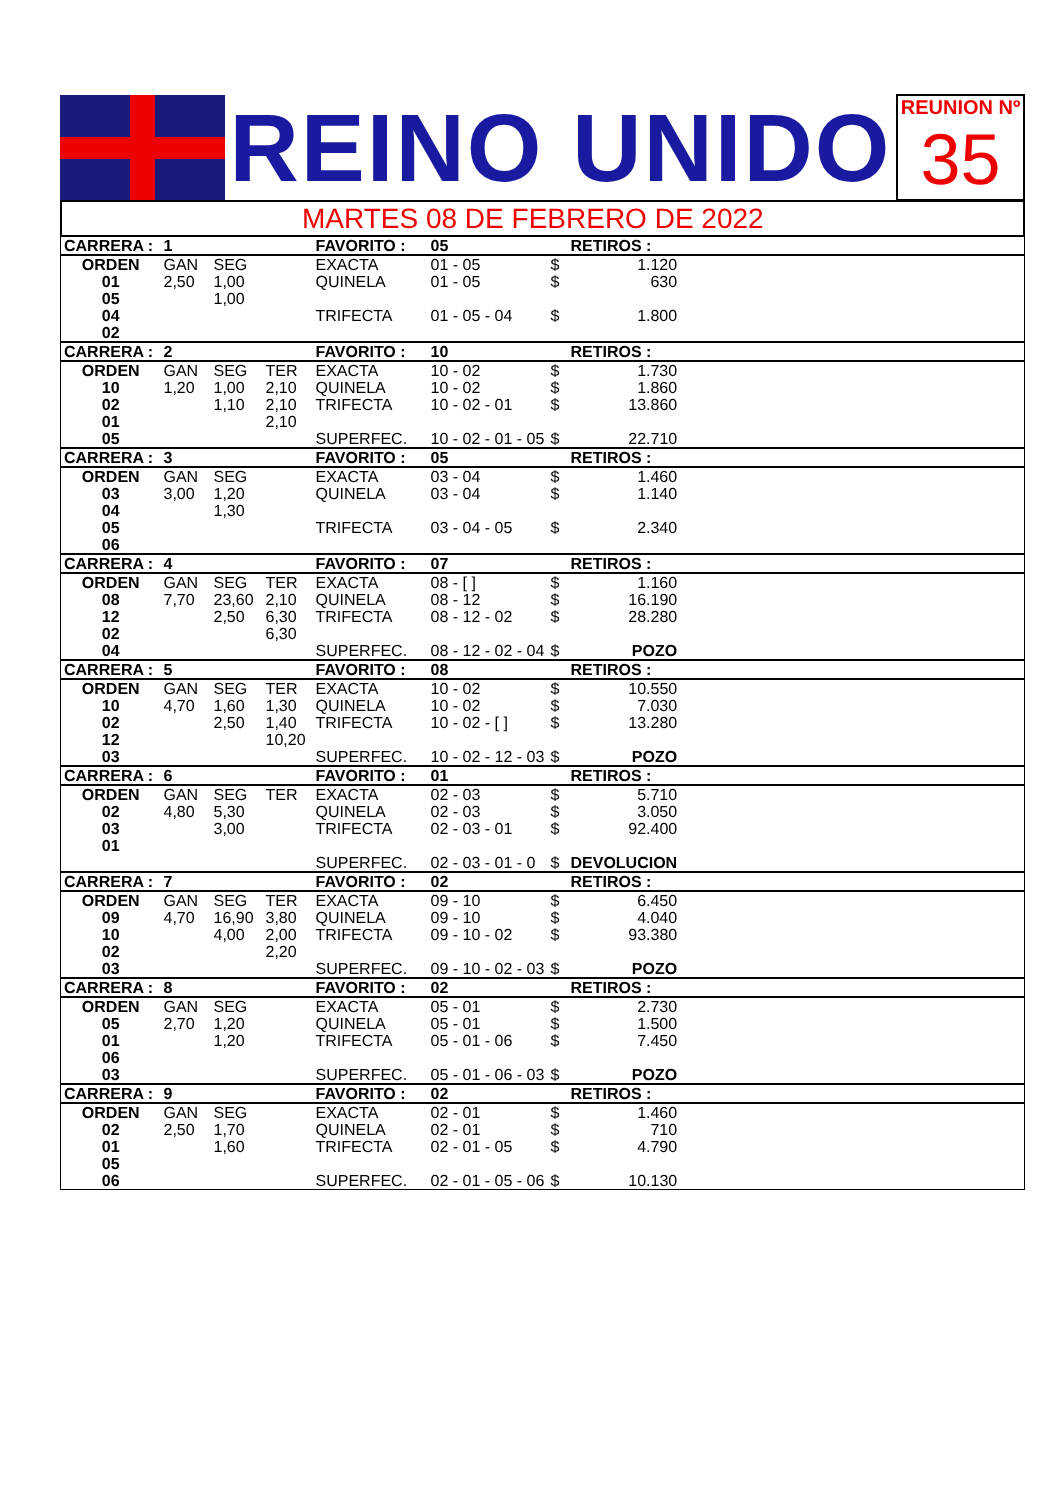REINO UNIDO
REUNION Nº
35
MARTES 08 DE FEBRERO DE 2022
| CARRERA : | 1 | | | FAVORITO : | 05 | | RETIROS : | |
| ORDEN 01 05 04 02 | GAN 2,50 | SEG 1,00 1,00 | | EXACTA QUINELA TRIFECTA | 01 - 05 01 - 05 01 - 05 - 04 | $ $ $ | 1.120 630 1.800 | |
| CARRERA : | 2 | | | FAVORITO : | 10 | | RETIROS : | |
| ORDEN 10 02 01 05 | GAN 1,20 | SEG 1,00 1,10 | TER 2,10 2,10 2,10 | EXACTA QUINELA TRIFECTA SUPERFEC. | 10 - 02 10 - 02 10 - 02 - 01 10 - 02 - 01 - 05 | $ $ $ $ | 1.730 1.860 13.860 22.710 | |
| CARRERA : | 3 | | | FAVORITO : | 05 | | RETIROS : | |
| ORDEN 03 04 05 06 | GAN 3,00 | SEG 1,20 1,30 | | EXACTA QUINELA TRIFECTA | 03 - 04 03 - 04 03 - 04 - 05 | $ $ $ | 1.460 1.140 2.340 | |
| CARRERA : | 4 | | | FAVORITO : | 07 | | RETIROS : | |
| ORDEN 08 12 02 04 | GAN 7,70 | SEG 23,60 2,50 | TER 2,10 6,30 6,30 | EXACTA QUINELA TRIFECTA SUPERFEC. | 08 - [ ] 08 - 12 08 - 12 - 02 08 - 12 - 02 - 04 | $ $ $ $ | 1.160 16.190 28.280 POZO | |
| CARRERA : | 5 | | | FAVORITO : | 08 | | RETIROS : | |
| ORDEN 10 02 12 03 | GAN 4,70 | SEG 1,60 2,50 | TER 1,30 1,40 10,20 | EXACTA QUINELA TRIFECTA SUPERFEC. | 10 - 02 10 - 02 10 - 02 - [ ] 10 - 02 - 12 - 03 | $ $ $ $ | 10.550 7.030 13.280 POZO | |
| CARRERA : | 6 | | | FAVORITO : | 01 | | RETIROS : | |
| ORDEN 02 03 01 | GAN 4,80 | SEG 5,30 3,00 | TER | EXACTA QUINELA TRIFECTA SUPERFEC. | 02 - 03 02 - 03 02 - 03 - 01 02 - 03 - 01 - 0 | $ $ $ $ | 5.710 3.050 92.400 DEVOLUCION | |
| CARRERA : | 7 | | | FAVORITO : | 02 | | RETIROS : | |
| ORDEN 09 10 02 03 | GAN 4,70 | SEG 16,90 4,00 | TER 3,80 2,00 2,20 | EXACTA QUINELA TRIFECTA SUPERFEC. | 09 - 10 09 - 10 09 - 10 - 02 09 - 10 - 02 - 03 | $ $ $ $ | 6.450 4.040 93.380 POZO | |
| CARRERA : | 8 | | | FAVORITO : | 02 | | RETIROS : | |
| ORDEN 05 01 06 03 | GAN 2,70 | SEG 1,20 1,20 | | EXACTA QUINELA TRIFECTA SUPERFEC. | 05 - 01 05 - 01 05 - 01 - 06 05 - 01 - 06 - 03 | $ $ $ $ | 2.730 1.500 7.450 POZO | |
| CARRERA : | 9 | | | FAVORITO : | 02 | | RETIROS : | |
| ORDEN 02 01 05 06 | GAN 2,50 | SEG 1,70 1,60 | | EXACTA QUINELA TRIFECTA SUPERFEC. | 02 - 01 02 - 01 02 - 01 - 05 02 - 01 - 05 - 06 | $ $ $ $ | 1.460 710 4.790 10.130 | |